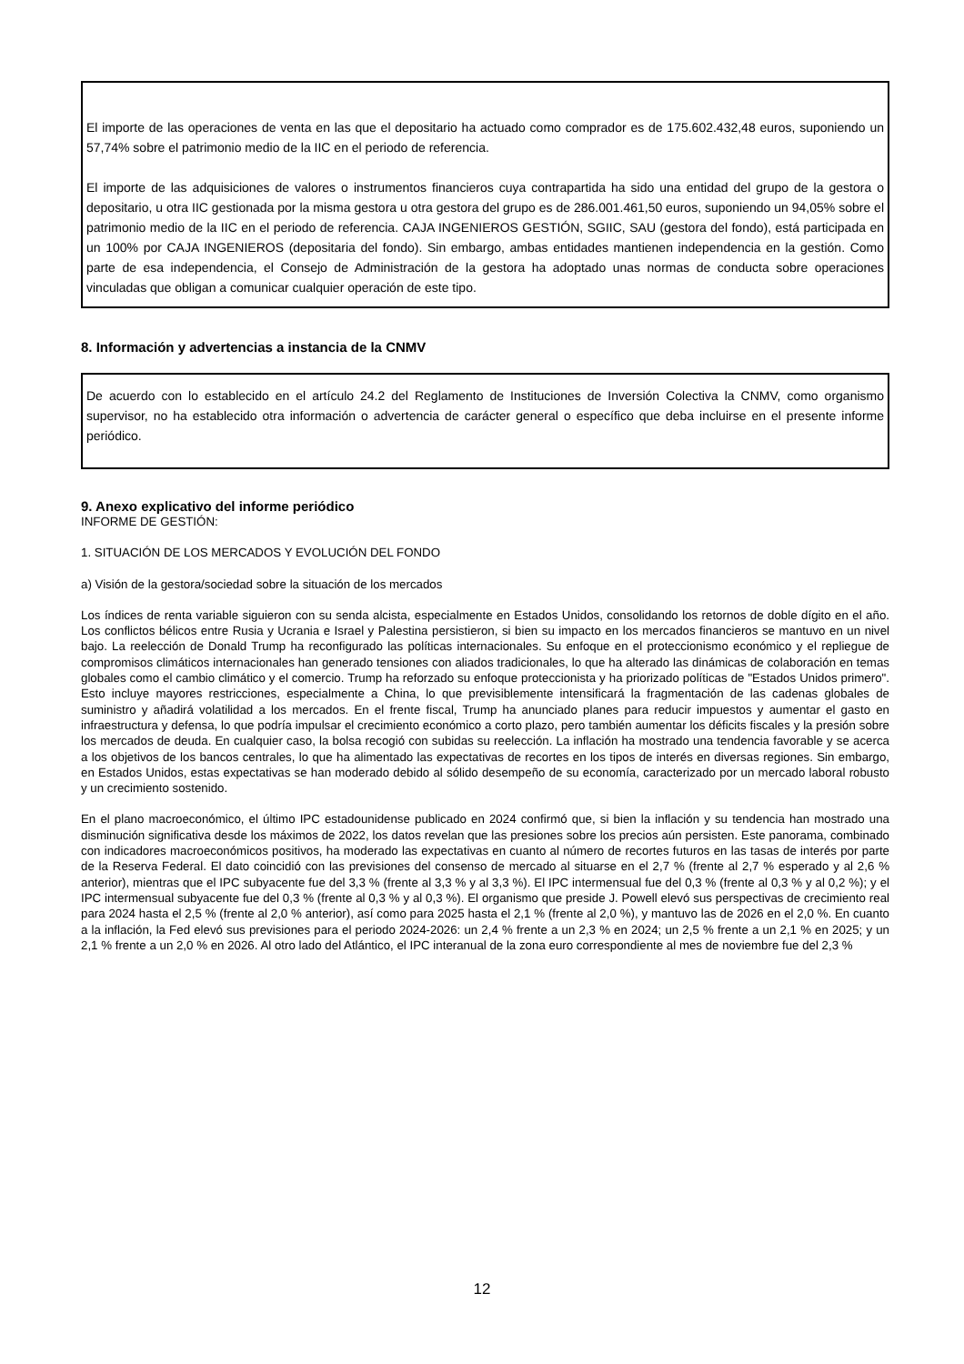El importe de las operaciones de venta en las que el depositario ha actuado como comprador es de 175.602.432,48 euros, suponiendo un 57,74% sobre el patrimonio medio de la IIC en el periodo de referencia.
El importe de las adquisiciones de valores o instrumentos financieros cuya contrapartida ha sido una entidad del grupo de la gestora o depositario, u otra IIC gestionada por la misma gestora u otra gestora del grupo es de 286.001.461,50 euros, suponiendo un 94,05% sobre el patrimonio medio de la IIC en el periodo de referencia. CAJA INGENIEROS GESTIÓN, SGIIC, SAU (gestora del fondo), está participada en un 100% por CAJA INGENIEROS (depositaria del fondo). Sin embargo, ambas entidades mantienen independencia en la gestión. Como parte de esa independencia, el Consejo de Administración de la gestora ha adoptado unas normas de conducta sobre operaciones vinculadas que obligan a comunicar cualquier operación de este tipo.
8. Información y advertencias a instancia de la CNMV
De acuerdo con lo establecido en el artículo 24.2 del Reglamento de Instituciones de Inversión Colectiva la CNMV, como organismo supervisor, no ha establecido otra información o advertencia de carácter general o específico que deba incluirse en el presente informe periódico.
9. Anexo explicativo del informe periódico
INFORME DE GESTIÓN:
1. SITUACIÓN DE LOS MERCADOS Y EVOLUCIÓN DEL FONDO
a) Visión de la gestora/sociedad sobre la situación de los mercados
Los índices de renta variable siguieron con su senda alcista, especialmente en Estados Unidos, consolidando los retornos de doble dígito en el año. Los conflictos bélicos entre Rusia y Ucrania e Israel y Palestina persistieron, si bien su impacto en los mercados financieros se mantuvo en un nivel bajo. La reelección de Donald Trump ha reconfigurado las políticas internacionales. Su enfoque en el proteccionismo económico y el repliegue de compromisos climáticos internacionales han generado tensiones con aliados tradicionales, lo que ha alterado las dinámicas de colaboración en temas globales como el cambio climático y el comercio. Trump ha reforzado su enfoque proteccionista y ha priorizado políticas de "Estados Unidos primero". Esto incluye mayores restricciones, especialmente a China, lo que previsiblemente intensificará la fragmentación de las cadenas globales de suministro y añadirá volatilidad a los mercados. En el frente fiscal, Trump ha anunciado planes para reducir impuestos y aumentar el gasto en infraestructura y defensa, lo que podría impulsar el crecimiento económico a corto plazo, pero también aumentar los déficits fiscales y la presión sobre los mercados de deuda. En cualquier caso, la bolsa recogió con subidas su reelección. La inflación ha mostrado una tendencia favorable y se acerca a los objetivos de los bancos centrales, lo que ha alimentado las expectativas de recortes en los tipos de interés en diversas regiones. Sin embargo, en Estados Unidos, estas expectativas se han moderado debido al sólido desempeño de su economía, caracterizado por un mercado laboral robusto y un crecimiento sostenido.
En el plano macroeconómico, el último IPC estadounidense publicado en 2024 confirmó que, si bien la inflación y su tendencia han mostrado una disminución significativa desde los máximos de 2022, los datos revelan que las presiones sobre los precios aún persisten. Este panorama, combinado con indicadores macroeconómicos positivos, ha moderado las expectativas en cuanto al número de recortes futuros en las tasas de interés por parte de la Reserva Federal. El dato coincidió con las previsiones del consenso de mercado al situarse en el 2,7 % (frente al 2,7 % esperado y al 2,6 % anterior), mientras que el IPC subyacente fue del 3,3 % (frente al 3,3 % y al 3,3 %). El IPC intermensual fue del 0,3 % (frente al 0,3 % y al 0,2 %); y el IPC intermensual subyacente fue del 0,3 % (frente al 0,3 % y al 0,3 %). El organismo que preside J. Powell elevó sus perspectivas de crecimiento real para 2024 hasta el 2,5 % (frente al 2,0 % anterior), así como para 2025 hasta el 2,1 % (frente al 2,0 %), y mantuvo las de 2026 en el 2,0 %. En cuanto a la inflación, la Fed elevó sus previsiones para el periodo 2024-2026: un 2,4 % frente a un 2,3 % en 2024; un 2,5 % frente a un 2,1 % en 2025; y un 2,1 % frente a un 2,0 % en 2026. Al otro lado del Atlántico, el IPC interanual de la zona euro correspondiente al mes de noviembre fue del 2,3 %
12